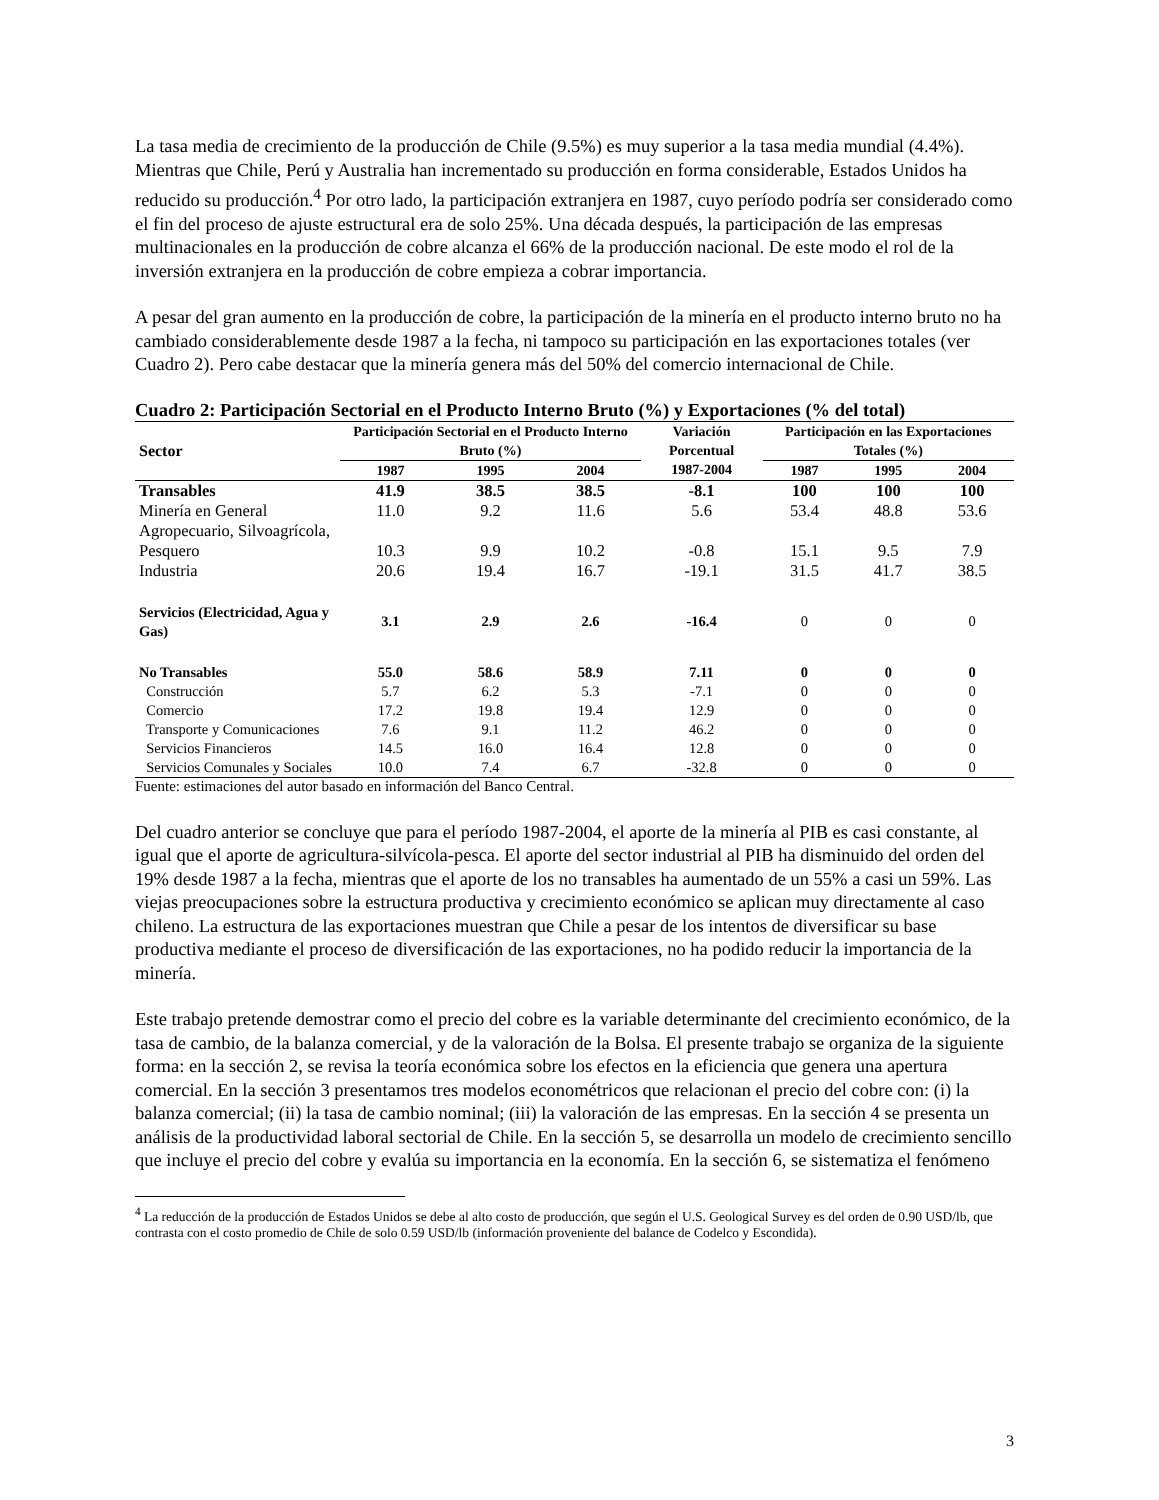La tasa media de crecimiento de la producción de Chile (9.5%) es muy superior a la tasa media mundial (4.4%). Mientras que Chile, Perú y Australia han incrementado su producción en forma considerable, Estados Unidos ha reducido su producción.<sup>4</sup> Por otro lado, la participación extranjera en 1987, cuyo período podría ser considerado como el fin del proceso de ajuste estructural era de solo 25%. Una década después, la participación de las empresas multinacionales en la producción de cobre alcanza el 66% de la producción nacional. De este modo el rol de la inversión extranjera en la producción de cobre empieza a cobrar importancia.
A pesar del gran aumento en la producción de cobre, la participación de la minería en el producto interno bruto no ha cambiado considerablemente desde 1987 a la fecha, ni tampoco su participación en las exportaciones totales (ver Cuadro 2). Pero cabe destacar que la minería genera más del 50% del comercio internacional de Chile.
Cuadro 2: Participación Sectorial en el Producto Interno Bruto (%) y Exportaciones (% del total)
| Sector | Participación Sectorial en el Producto Interno Bruto (%) | | | Variación Porcentual | Participación en las Exportaciones Totales (%) | | |
| --- | --- | --- | --- | --- | --- | --- | --- |
| | 1987 | 1995 | 2004 | 1987-2004 | 1987 | 1995 | 2004 |
| Transables | 41.9 | 38.5 | 38.5 | -8.1 | 100 | 100 | 100 |
| Minería en General | 11.0 | 9.2 | 11.6 | 5.6 | 53.4 | 48.8 | 53.6 |
| Agropecuario, Silvoagrícola, Pesquero | 10.3 | 9.9 | 10.2 | -0.8 | 15.1 | 9.5 | 7.9 |
| Industria | 20.6 | 19.4 | 16.7 | -19.1 | 31.5 | 41.7 | 38.5 |
| Servicios (Electricidad, Agua y Gas) | 3.1 | 2.9 | 2.6 | -16.4 | 0 | 0 | 0 |
| No Transables | 55.0 | 58.6 | 58.9 | 7.11 | 0 | 0 | 0 |
| Construcción | 5.7 | 6.2 | 5.3 | -7.1 | 0 | 0 | 0 |
| Comercio | 17.2 | 19.8 | 19.4 | 12.9 | 0 | 0 | 0 |
| Transporte y Comunicaciones | 7.6 | 9.1 | 11.2 | 46.2 | 0 | 0 | 0 |
| Servicios Financieros | 14.5 | 16.0 | 16.4 | 12.8 | 0 | 0 | 0 |
| Servicios Comunales y Sociales | 10.0 | 7.4 | 6.7 | -32.8 | 0 | 0 | 0 |
Fuente: estimaciones del autor basado en información del Banco Central.
Del cuadro anterior se concluye que para el período 1987-2004, el aporte de la minería al PIB es casi constante, al igual que el aporte de agricultura-silvícola-pesca. El aporte del sector industrial al PIB ha disminuido del orden del 19% desde 1987 a la fecha, mientras que el aporte de los no transables ha aumentado de un 55% a casi un 59%. Las viejas preocupaciones sobre la estructura productiva y crecimiento económico se aplican muy directamente al caso chileno. La estructura de las exportaciones muestran que Chile a pesar de los intentos de diversificar su base productiva mediante el proceso de diversificación de las exportaciones, no ha podido reducir la importancia de la minería.
Este trabajo pretende demostrar como el precio del cobre es la variable determinante del crecimiento económico, de la tasa de cambio, de la balanza comercial, y de la valoración de la Bolsa. El presente trabajo se organiza de la siguiente forma: en la sección 2, se revisa la teoría económica sobre los efectos en la eficiencia que genera una apertura comercial. En la sección 3 presentamos tres modelos econométricos que relacionan el precio del cobre con: (i) la balanza comercial; (ii) la tasa de cambio nominal; (iii) la valoración de las empresas. En la sección 4 se presenta un análisis de la productividad laboral sectorial de Chile. En la sección 5, se desarrolla un modelo de crecimiento sencillo que incluye el precio del cobre y evalúa su importancia en la economía. En la sección 6, se sistematiza el fenómeno
<sup>4</sup> La reducción de la producción de Estados Unidos se debe al alto costo de producción, que según el U.S. Geological Survey es del orden de 0.90 USD/lb, que contrasta con el costo promedio de Chile de solo 0.59 USD/lb (información proveniente del balance de Codelco y Escondida).
3